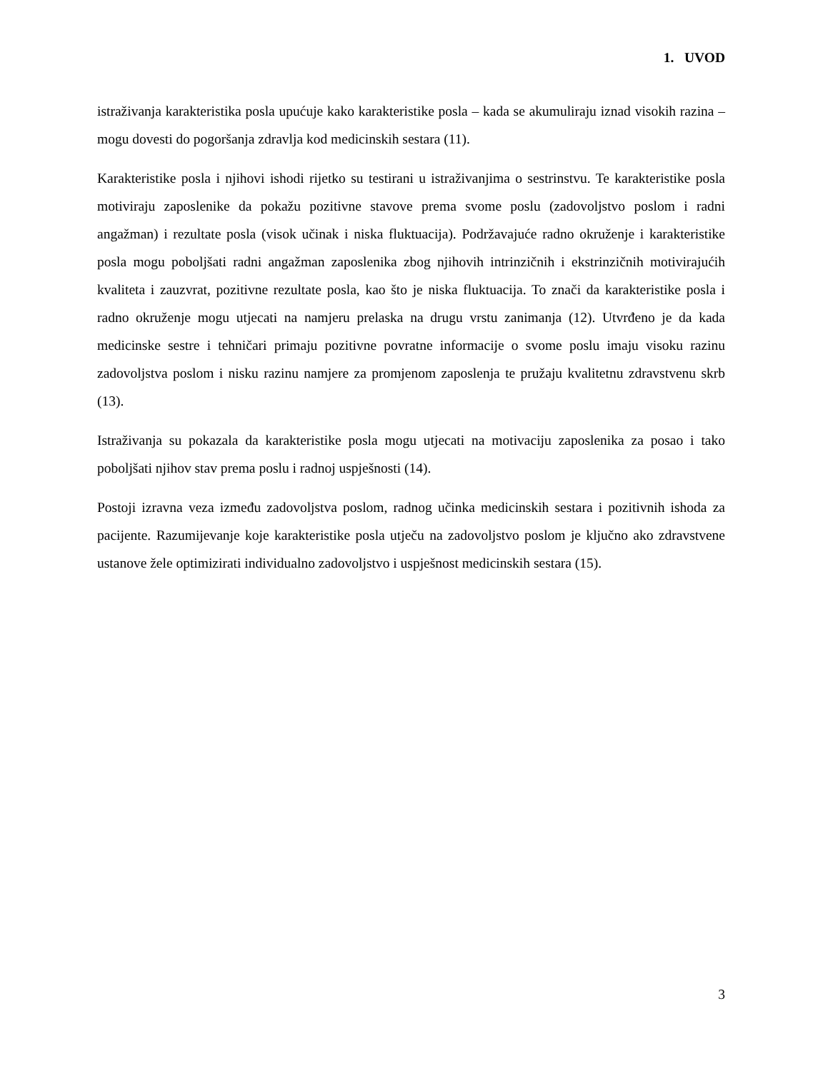1. UVOD
istraživanja karakteristika posla upućuje kako karakteristike posla – kada se akumuliraju iznad visokih razina – mogu dovesti do pogoršanja zdravlja kod medicinskih sestara (11).
Karakteristike posla i njihovi ishodi rijetko su testirani u istraživanjima o sestrinstvu. Te karakteristike posla motiviraju zaposlenike da pokažu pozitivne stavove prema svome poslu (zadovoljstvo poslom i radni angažman) i rezultate posla (visok učinak i niska fluktuacija). Podržavajuće radno okruženje i karakteristike posla mogu poboljšati radni angažman zaposlenika zbog njihovih intrinzičnih i ekstrinzičnih motivirajućih kvaliteta i zauzvrat, pozitivne rezultate posla, kao što je niska fluktuacija. To znači da karakteristike posla i radno okruženje mogu utjecati na namjeru prelaska na drugu vrstu zanimanja (12). Utvrđeno je da kada medicinske sestre i tehničari primaju pozitivne povratne informacije o svome poslu imaju visoku razinu zadovoljstva poslom i nisku razinu namjere za promjenom zaposlenja te pružaju kvalitetnu zdravstvenu skrb (13).
Istraživanja su pokazala da karakteristike posla mogu utjecati na motivaciju zaposlenika za posao i tako poboljšati njihov stav prema poslu i radnoj uspješnosti (14).
Postoji izravna veza između zadovoljstva poslom, radnog učinka medicinskih sestara i pozitivnih ishoda za pacijente. Razumijevanje koje karakteristike posla utječu na zadovoljstvo poslom je ključno ako zdravstvene ustanove žele optimizirati individualno zadovoljstvo i uspješnost medicinskih sestara (15).
3